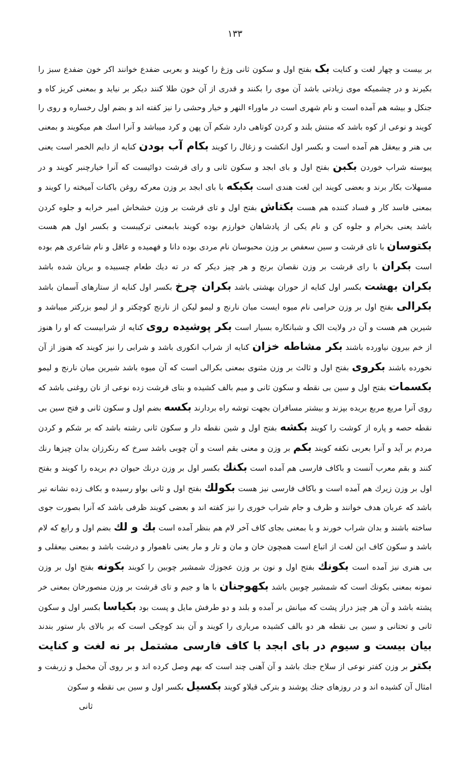۱۳۳
بر بیست و چهار لغت و کنایت بک بفتح اول و سکون ثانی وزغ را کویند و بعربی ضفدع خوانند اکر خون ضفدع سبز را بکیرند و در چشمیکه موی زیادتی باشد آن موی را بکنند و قدری از آن خون طلا کنند دیکر بر نیاید و بمعنی کریز کاه و جنکل و بیشه هم آمده است و نام شهری است در ماوراء النهر و خیار وحشی را نیز کفته اند و بضم اول رخساره و روی را کویند و نوعی از کوه باشد که منتش بلند و کردن کوتاهی دارد شکم آن پهن و کرد میباشد و آنرا اسك هم میکویند و بمعنی بی هنر و بیعقل هم آمده است و بکسر اول انکشت و زغال را کویند بکام آب بودن کنایه از دایم الخمر است یعنی پیوسته شراب خوردن بکبن بفتح اول و بای ابجد و سکون ثانی و رای قرشت دوائیست که آنرا خیارچنبر کویند و در مسهلات بکار برند و بعضی کویند این لغت هندی است بکبکه با بای ابجد بر وزن معرکه روغن باکنات آمیخته را کویند و بمعنی فاسد کار و فساد کننده هم هست بکتاش بفتح اول و تای قرشت بر وزن خشخاش امیر خرابه و جلوه کردن باشد یعنی بخرام و جلوه کن و نام یکی از پادشاهان خوارزم بوده کویند بابمعنی ترکیبست و بکسر اول هم هست بکتوسان با تای قرشت و سین سعفص بر وزن محبوسان نام مردی بوده دانا و فهمیده و عاقل و نام شاعری هم بوده است بکران با رای قرشت بر وزن نقصان برنج و هر چیز دیکر که در ته دیك طعام چسبیده و بریان شده باشد بکران بهشت بکسر اول کنایه از حوران بهشتی باشد بکران چرخ بکسر اول کنایه از ستارهای آسمان باشد بکرالی بفتح اول بر وزن حرامی نام میوه ایست میان نارنج و لیمو لیکن از نارنج کوچکتر و از لیمو بزرکتر میباشد و شیرین هم هست و آن در ولایت الک و شبانکاره بسیار است بکر پوشیده روی کنایه از شرابیست که او را هنوز از خم بیرون نیاورده باشند بکر مشاطه خزان کنایه از شراب انکوری باشد و شرابی را نیز کویند که هنوز از آن نخورده باشند بکروی بفتح اول و ثالث بر وزن مثنوی بمعنی بکرالی است که آن میوه باشد شیرین میان نارنج و لیمو بکسمات بفتح اول و سین بی نقطه و سکون ثانی و میم بالف کشیده و بتای قرشت زده نوعی از نان روغنی باشد که روی آنرا مربع مربع بریده بپزند و بیشتر مسافران بجهت توشه راه بردارند بکسه بضم اول و سکون ثانی و فتح سین بی نقطه حصه و پاره از کوشت را کویند بکشه بفتح اول و شین نقطه دار و سکون ثانی رشته باشد که بر شکم و کردن مردم بر آید و آنرا بعربی نکفه کویند بکم بر وزن و معنی بقم است و آن چوبی باشد سرخ که رنکرزان بدان چیزها رنك کنند و بقم معرب آنست و باکاف فارسی هم آمده است بکنك بکسر اول بر وزن درنك حیوان دم بریده را کویند و بفتح اول بر وزن زیرك هم آمده است و باکاف فارسی نیز هست بکولك بفتح اول و ثانی بواو رسیده و بکاف زده نشانه تیر باشد که عربان هدف خوانند و ظرف و جام شراب خوری را نیز کفته اند و بعضی کویند ظرفی باشد که آنرا بصورت جوی ساخته باشند و بدان شراب خورند و با بمعنی بجای کاف آخر لام هم بنظر آمده است بك و لك بضم اول و رابع که لام باشد و سکون کاف این لغت از اتباع است همچون خان و مان و تار و مار یعنی ناهموار و درشت باشد و بمعنی بیعقلی و بی هنری نیز آمده است بکونك بفتح اول و نون بر وزن عجوزك شمشیر چوبین را کویند بکونه بفتح اول بر وزن نمونه بمعنی بکونك است که شمشیر چوبین باشد بکهوجنان با ها و جیم و تای قرشت بر وزن منصورخان بمعنی خر پشته باشد و آن هر چیز دراز پشت که میانش بر آمده و بلند و دو طرفش مایل و پست بود بکیاسا بکسر اول و سکون ثانی و تحتانی و سین بی نقطه هر دو بالف کشیده مرباری را کویند و آن بند کوچکی است که بر بالای بار ستور بندند بیان بیست و سیوم در بای ابجد با کاف فارسی مشتمل بر نه لغت و کنایت بکتر بر وزن کفتر نوعی از سلاح جنك باشد و آن آهنی چند است که بهم وصل کرده اند و بر روی آن مخمل و زربفت و امثال آن کشیده اند و در روزهای جنك پوشند و بترکی قیلاو کویند بکسیل بکسر اول و سین بی نقطه و سکون
ثانی